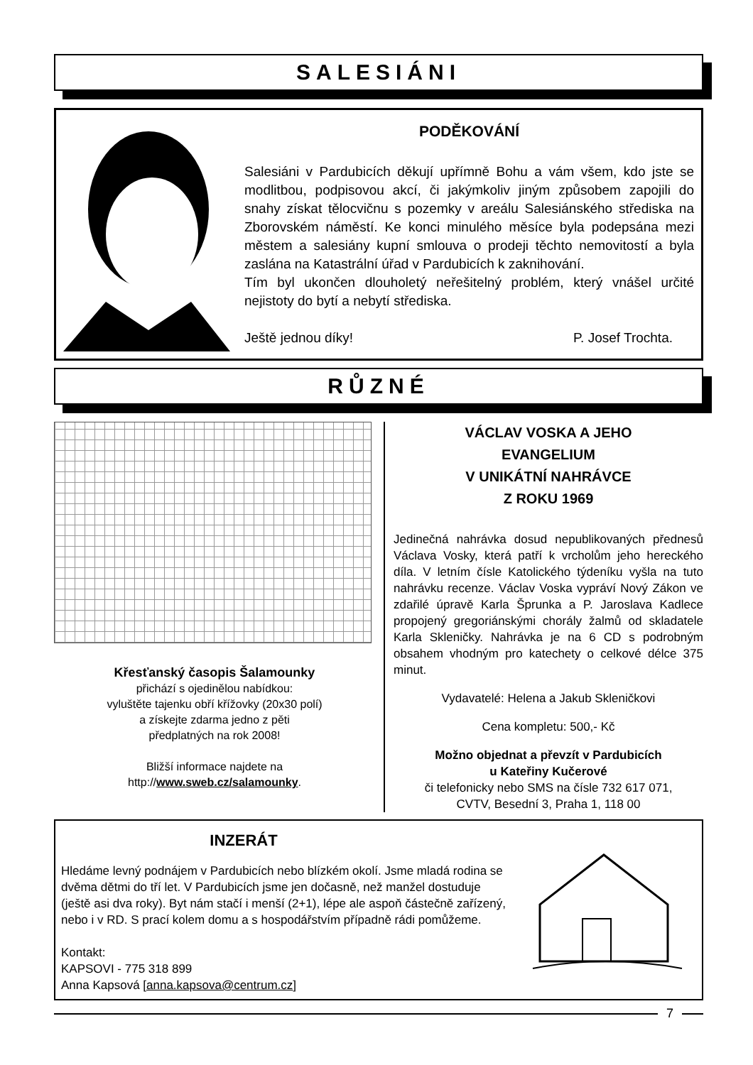SALESIÁNI
PODĚKOVÁNÍ
Salesiáni v Pardubicích děkují upřímně Bohu a vám všem, kdo jste se modlitbou, podpisovou akcí, či jakýmkoliv jiným způsobem zapojili do snahy získat tělocvičnu s pozemky v areálu Salesiánského střediska na Zborovském náměstí. Ke konci minulého měsíce byla podepsána mezi městem a salesiány kupní smlouva o prodeji těchto nemovitostí a byla zaslána na Katastrální úřad v Pardubicích k zaknihování.
Tím byl ukončen dlouholetý neřešitelný problém, který vnášel určité nejistoty do bytí a nebytí střediska.
Ještě jednou díky! P. Josef Trochta.
RŮZNÉ
Křesťanský časopis Šalamounky
přichází s ojedinělou nabídkou:
vyluštěte tajenku obří křížovky (20x30 polí)
a získejte zdarma jedno z pěti
předplatných na rok 2008!
Bližší informace najdete na
http://www.sweb.cz/salamounky.
VÁCLAV VOSKA A JEHO
EVANGELIUM
V UNIKÁTNÍ NAHRÁVCE
Z ROKU 1969
Jedinečná nahrávka dosud nepublikovaných přednesů Václava Vosky, která patří k vrcholům jeho hereckého díla. V letním čísle Katolického týdeníku vyšla na tuto nahrávku recenze. Václav Voska vypráví Nový Zákon ve zdařilé úpravě Karla Šprunka a P. Jaroslava Kadlece propojený gregoriánskými chorály žalmů od skladatele Karla Skleničky. Nahrávka je na 6 CD s podrobným obsahem vhodným pro katechety o celkové délce 375 minut.
Vydavatelé: Helena a Jakub Skleničkovi
Cena kompletu: 500,- Kč
Možno objednat a převzít v Pardubicích
u Kateřiny Kučerové
či telefonicky nebo SMS na čísle 732 617 071,
CVTV, Besední 3, Praha 1, 118 00
INZERÁT
Hledáme levný podnájem v Pardubicích nebo blízkém okolí. Jsme mladá rodina se dvěma dětmi do tří let. V Pardubicích jsme jen dočasně, než manžel dostuduje (ještě asi dva roky). Byt nám stačí i menší (2+1), lépe ale aspoň částečně zařízený, nebo i v RD. S prací kolem domu a s hospodářstvím případně rádi pomůžeme.
Kontakt:
KAPSOVI - 775 318 899
Anna Kapsová [anna.kapsova@centrum.cz]
7